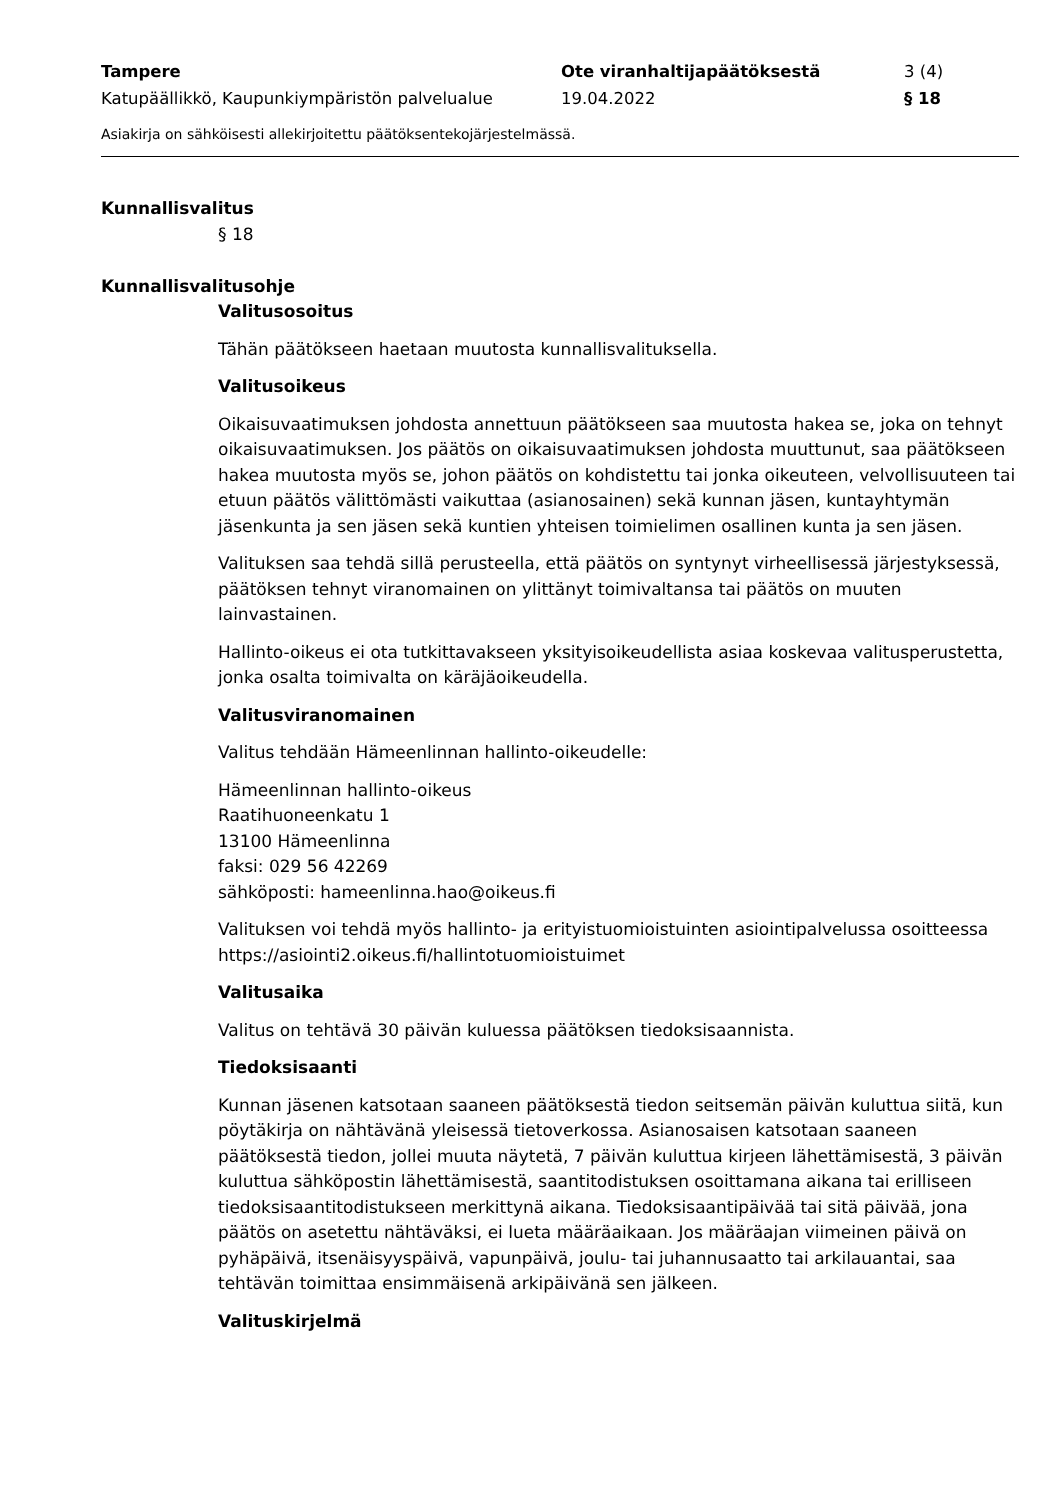Tampere Ote viranhaltijapäätöksestä 3 (4)
Katupäällikkö, Kaupunkiympäristön palvelualue 19.04.2022 § 18
Asiakirja on sähköisesti allekirjoitettu päätöksentekojärjestelmässä.
Kunnallisvalitus
§ 18
Kunnallisvalitusohje
Valitusosoitus
Tähän päätökseen haetaan muutosta kunnallisvalituksella.
Valitusoikeus
Oikaisuvaatimuksen johdosta annettuun päätökseen saa muutosta hakea se, joka on tehnyt oikaisuvaatimuksen. Jos päätös on oikaisuvaatimuksen johdosta muuttunut, saa päätökseen hakea muutosta myös se, johon päätös on kohdistettu tai jonka oikeuteen, velvollisuuteen tai etuun päätös välittömästi vaikuttaa (asianosainen) sekä kunnan jäsen, kuntayhtymän jäsenkunta ja sen jäsen sekä kuntien yhteisen toimielimen osallinen kunta ja sen jäsen.
Valituksen saa tehdä sillä perusteella, että päätös on syntynyt virheellisessä järjestyksessä, päätöksen tehnyt viranomainen on ylittänyt toimivaltansa tai päätös on muuten lainvastainen.
Hallinto-oikeus ei ota tutkittavakseen yksityisoikeudellista asiaa koskevaa valitusperustetta, jonka osalta toimivalta on käräjäoikeudella.
Valitusviranomainen
Valitus tehdään Hämeenlinnan hallinto-oikeudelle:
Hämeenlinnan hallinto-oikeus
Raatihuoneenkatu 1
13100 Hämeenlinna
faksi: 029 56 42269
sähköposti: hameenlinna.hao@oikeus.fi
Valituksen voi tehdä myös hallinto- ja erityistuomioistuinten asiointipalvelussa osoitteessa https://asiointi2.oikeus.fi/hallintotuomioistuimet
Valitusaika
Valitus on tehtävä 30 päivän kuluessa päätöksen tiedoksisaannista.
Tiedoksisaanti
Kunnan jäsenen katsotaan saaneen päätöksestä tiedon seitsemän päivän kuluttua siitä, kun pöytäkirja on nähtävänä yleisessä tietoverkossa. Asianosaisen katsotaan saaneen päätöksestä tiedon, jollei muuta näytetä, 7 päivän kuluttua kirjeen lähettämisestä, 3 päivän kuluttua sähköpostin lähettämisestä, saantitodistuksen osoittamana aikana tai erilliseen tiedoksisaantitodistukseen merkittynä aikana. Tiedoksisaantipäivää tai sitä päivää, jona päätös on asetettu nähtäväksi, ei lueta määräaikaan. Jos määräajan viimeinen päivä on pyhäpäivä, itsenäisyyspäivä, vapunpäivä, joulu- tai juhannusaatto tai arkilauantai, saa tehtävän toimittaa ensimmäisenä arkipäivänä sen jälkeen.
Valituskirjelmä